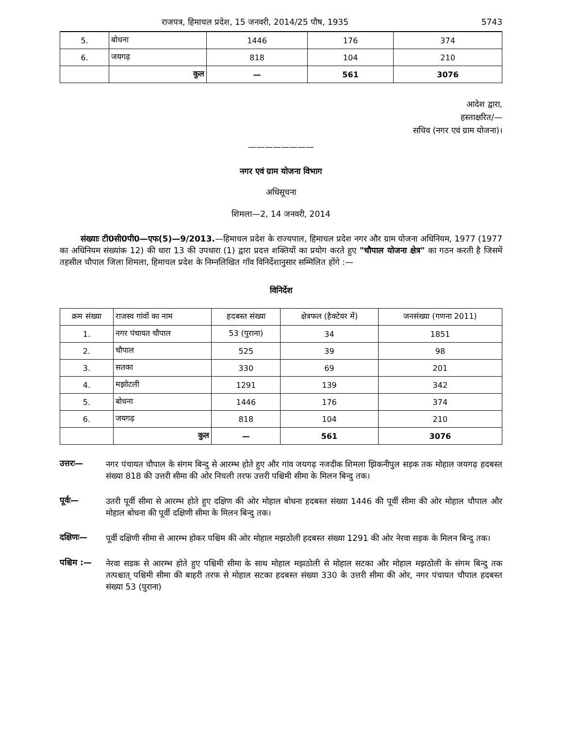राजपत्र, हिमाचल प्रदेश, 15 जनवरी, 2014/25 पौष, 1935 5743
| 5. | बोधना | 1446 | 176 | 374 |
| 6. | जयगढ़ | 818 | 104 | 210 |
| | कुल | — | 561 | 3076 |
आदेश द्वारा,
हस्ताक्षरित/—
सचिव (नगर एवं ग्राम योजना)।
————————
नगर एवं ग्राम योजना विभाग
अधिसूचना
शिमला—2, 14 जनवरी, 2014
संख्याः टी0सी0पी0—एफ(5)—9/2013.—हिमाचल प्रदेश के राज्यपाल, हिमाचल प्रदेश नगर और ग्राम योजना अधिनियम, 1977 (1977 का अधिनियम संख्यांक 12) की धारा 13 की उपधारा (1) द्वारा प्रदत्त शक्तियों का प्रयोग करते हुए "चौपाल योजना क्षेत्र" का गठन करती है जिसमें तहसील चौपाल जिला शिमला, हिमाचल प्रदेश के निम्नलिखित गाँव विनिर्देशानुसार सम्मिलित होंगे :—
विनिर्देश
| क्रम संख्या | राजस्व गांवों का नाम | हदबस्त संख्या | क्षेत्रफल (हैक्टेयर में) | जनसंख्या (गणना 2011) |
| --- | --- | --- | --- | --- |
| 1. | नगर पंचायत चौपाल | 53 (पुराना) | 34 | 1851 |
| 2. | चौपाल | 525 | 39 | 98 |
| 3. | सतका | 330 | 69 | 201 |
| 4. | मझोटली | 1291 | 139 | 342 |
| 5. | बोधना | 1446 | 176 | 374 |
| 6. | जयगढ़ | 818 | 104 | 210 |
| | कुल | — | 561 | 3076 |
उत्तरः—
नगर पंचायत चौपाल के संगम बिन्दु से आरम्भ होते हुए और गांव जयगढ़ नजदीक शिमला झिकनीपुल सड़क तक मोहाल जयगढ़ हदबस्त संख्या 818 की उत्तरी सीमा की ओर निचली तरफ उत्तरी पश्चिमी सीमा के मिलन बिन्दु तक।
पूर्वः—
उतरी पूर्वी सीमा से आरम्भ होते हुए दक्षिण की ओर मोहाल बोधना हदबस्त संख्या 1446 की पूर्वी सीमा की ओर मोहाल चौपाल और मोहाल बोधना की पूर्वी दक्षिणी सीमा के मिलन बिन्दु तक।
दक्षिणः—
पूर्वी दक्षिणी सीमा से आरम्भ होकर पश्चिम की ओर मोहाल मझठोली हदबस्त संख्या 1291 की ओर नेरवा सड़क के मिलन बिन्दु तक।
पश्चिम :—
नेरवा सडक से आरम्भ होते हुए पश्चिमी सीमा के साथ मोहाल मझठोली से मोहाल सटका और मोहाल मझठोली के संगम बिन्दु तक तत्पश्चात् पश्चिमी सीमा की बाहरी तरफ से मोहाल सटका हदबस्त संख्या 330 के उत्तरी सीमा की ओर, नगर पंचायत चौपाल हदबस्त संख्या 53 (पुराना)